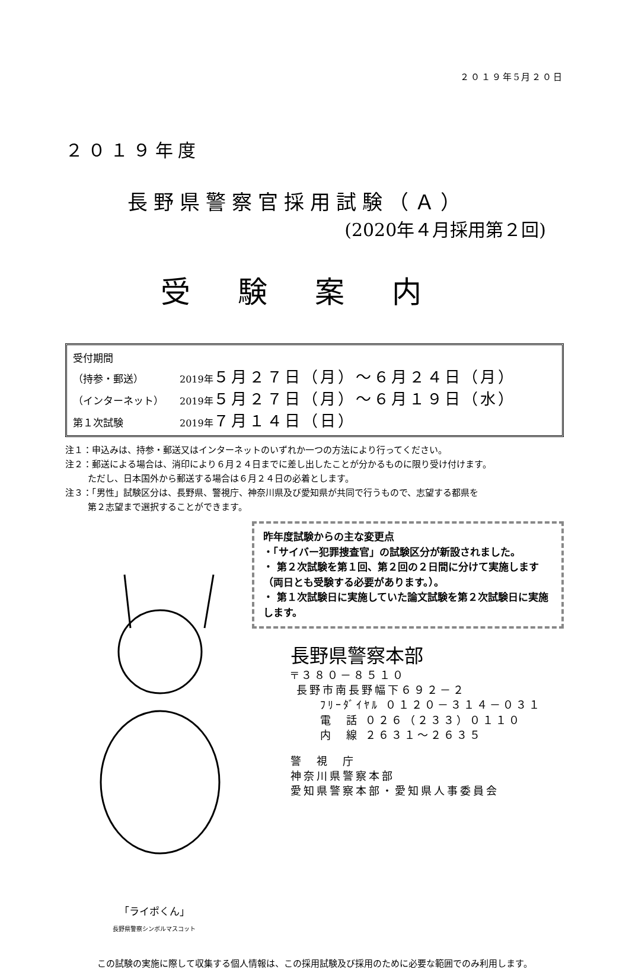２０１９年5月２０日
２０１９年度
長野県警察官採用試験（Ａ）
(2020年４月採用第２回)
受験案内
受付期間
（持参・郵送） 2019年 ５月２７日（月）～６月２４日（月）
（インターネット） 2019年 ５月２７日（月）～６月１９日（水）
第１次試験 2019年 ７月１４日（日）
注１：申込みは、持参・郵送又はインターネットのいずれか一つの方法により行ってください。
注２：郵送による場合は、消印により６月２４日までに差し出したことが分かるものに限り受け付けます。
ただし、日本国外から郵送する場合は６月２４日の必着とします。
注３：「男性」試験区分は、長野県、警視庁、神奈川県及び愛知県が共同で行うもので、志望する都県を
第２志望まで選択することができます。
「ライポくん」
長野県警察シンボルマスコット
昨年度試験からの主な変更点
・「サイバー犯罪捜査官」の試験区分が新設されました。
・ 第２次試験を第１回、第２回の２日間に分けて実施します（両日とも受験する必要があります。）。
・ 第１次試験日に実施していた論文試験を第２次試験日に実施します。
長野県警察本部
〒３８０－８５１０
長野市南長野幅下６９２－２
ﾌﾘｰﾀﾞｲﾔﾙ ０１２０－３１４－０３１
電　話 ０２６（２３３）０１１０
内　線 ２６３１～２６３５
警　視　庁
神奈川県警察本部
愛知県警察本部・愛知県人事委員会
この試験の実施に際して収集する個人情報は、この採用試験及び採用のために必要な範囲でのみ利用します。